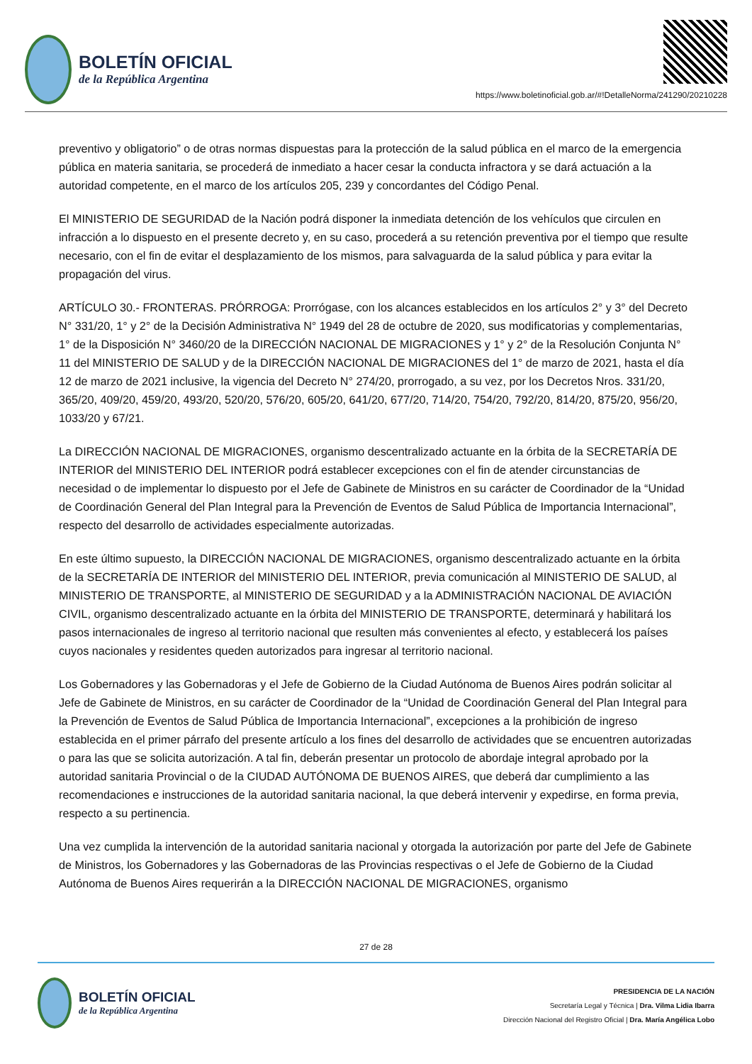BOLETÍN OFICIAL
de la República Argentina
https://www.boletinoficial.gob.ar/#!DetalleNorma/241290/20210228
preventivo y obligatorio” o de otras normas dispuestas para la protección de la salud pública en el marco de la emergencia pública en materia sanitaria, se procederá de inmediato a hacer cesar la conducta infractora y se dará actuación a la autoridad competente, en el marco de los artículos 205, 239 y concordantes del Código Penal.
El MINISTERIO DE SEGURIDAD de la Nación podrá disponer la inmediata detención de los vehículos que circulen en infracción a lo dispuesto en el presente decreto y, en su caso, procederá a su retención preventiva por el tiempo que resulte necesario, con el fin de evitar el desplazamiento de los mismos, para salvaguarda de la salud pública y para evitar la propagación del virus.
ARTÍCULO 30.- FRONTERAS. PRÓRROGA: Prorrógase, con los alcances establecidos en los artículos 2° y 3° del Decreto N° 331/20, 1° y 2° de la Decisión Administrativa N° 1949 del 28 de octubre de 2020, sus modificatorias y complementarias, 1° de la Disposición N° 3460/20 de la DIRECCIÓN NACIONAL DE MIGRACIONES y 1° y 2° de la Resolución Conjunta N° 11 del MINISTERIO DE SALUD y de la DIRECCIÓN NACIONAL DE MIGRACIONES del 1° de marzo de 2021, hasta el día 12 de marzo de 2021 inclusive, la vigencia del Decreto N° 274/20, prorrogado, a su vez, por los Decretos Nros. 331/20, 365/20, 409/20, 459/20, 493/20, 520/20, 576/20, 605/20, 641/20, 677/20, 714/20, 754/20, 792/20, 814/20, 875/20, 956/20, 1033/20 y 67/21.
La DIRECCIÓN NACIONAL DE MIGRACIONES, organismo descentralizado actuante en la órbita de la SECRETARÍA DE INTERIOR del MINISTERIO DEL INTERIOR podrá establecer excepciones con el fin de atender circunstancias de necesidad o de implementar lo dispuesto por el Jefe de Gabinete de Ministros en su carácter de Coordinador de la “Unidad de Coordinación General del Plan Integral para la Prevención de Eventos de Salud Pública de Importancia Internacional”, respecto del desarrollo de actividades especialmente autorizadas.
En este último supuesto, la DIRECCIÓN NACIONAL DE MIGRACIONES, organismo descentralizado actuante en la órbita de la SECRETARÍA DE INTERIOR del MINISTERIO DEL INTERIOR, previa comunicación al MINISTERIO DE SALUD, al MINISTERIO DE TRANSPORTE, al MINISTERIO DE SEGURIDAD y a la ADMINISTRACIÓN NACIONAL DE AVIACIÓN CIVIL, organismo descentralizado actuante en la órbita del MINISTERIO DE TRANSPORTE, determinará y habilitará los pasos internacionales de ingreso al territorio nacional que resulten más convenientes al efecto, y establecerá los países cuyos nacionales y residentes queden autorizados para ingresar al territorio nacional.
Los Gobernadores y las Gobernadoras y el Jefe de Gobierno de la Ciudad Autónoma de Buenos Aires podrán solicitar al Jefe de Gabinete de Ministros, en su carácter de Coordinador de la “Unidad de Coordinación General del Plan Integral para la Prevención de Eventos de Salud Pública de Importancia Internacional”, excepciones a la prohibición de ingreso establecida en el primer párrafo del presente artículo a los fines del desarrollo de actividades que se encuentren autorizadas o para las que se solicita autorización. A tal fin, deberán presentar un protocolo de abordaje integral aprobado por la autoridad sanitaria Provincial o de la CIUDAD AUTÓNOMA DE BUENOS AIRES, que deberá dar cumplimiento a las recomendaciones e instrucciones de la autoridad sanitaria nacional, la que deberá intervenir y expedirse, en forma previa, respecto a su pertinencia.
Una vez cumplida la intervención de la autoridad sanitaria nacional y otorgada la autorización por parte del Jefe de Gabinete de Ministros, los Gobernadores y las Gobernadoras de las Provincias respectivas o el Jefe de Gobierno de la Ciudad Autónoma de Buenos Aires requerirán a la DIRECCIÓN NACIONAL DE MIGRACIONES, organismo
27 de 28
BOLETÍN OFICIAL
de la República Argentina
PRESIDENCIA DE LA NACIÓN
Secretaría Legal y Técnica | Dra. Vilma Lidia Ibarra
Dirección Nacional del Registro Oficial | Dra. María Angélica Lobo